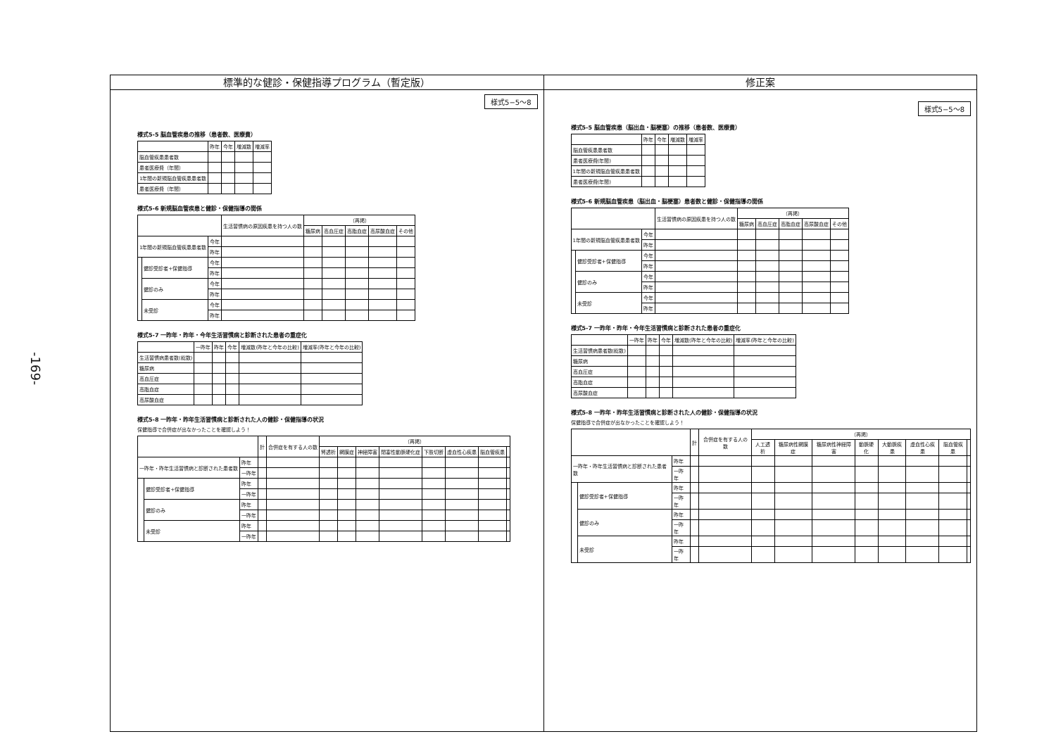-169-
標準的な健診・保健指導プログラム（暫定版）
様式5−5〜8
様式5-5 脳血管疾患の推移（患者数、医療費）
| | 昨年 | 今年 | 増減数 | 増減率 |
| --- | --- | --- | --- | --- |
| 脳血管疾患患者数 | | | | |
| 患者医療費（年間） | | | | |
| 1年間の新規脳血管疾患患者数 | | | | |
| 患者医療費（年間） | | | | |
様式5-6 新規脳血管疾患と健診・保健指導の関係
| | | | 生活習慣病の原因疾患を持つ人の数 | （再掲） | | | | |
| --- | --- | --- | --- | --- | --- | --- | --- | --- |
| | | | | 糖尿病 | 高血圧症 | 高脂血症 | 高尿酸血症 | その他 |
| 1年間の新規脳血管疾患患者数 | | 今年 | | | | | | |
| | | 昨年 | | | | | | |
| | 健診受診者+保健指導 | 今年 | | | | | | |
| | | 昨年 | | | | | | |
| | 健診のみ | 今年 | | | | | | |
| | | 昨年 | | | | | | |
| | 未受診 | 今年 | | | | | | |
| | | 昨年 | | | | | | |
様式5-7 一昨年・昨年・今年生活習慣病と診断された患者の重症化
| | 一昨年 | 昨年 | 今年 | 増減数(昨年と今年の比較) | 増減率(昨年と今年の比較) |
| --- | --- | --- | --- | --- | --- |
| 生活習慣病患者数(総数) | | | | | |
| 糖尿病 | | | | | |
| 高血圧症 | | | | | |
| 高脂血症 | | | | | |
| 高尿酸血症 | | | | | |
様式5-8 一昨年・昨年生活習慣病と診断された人の健診・保健指導の状況
保健指導で合併症が出なかったことを確認しよう！
| | | | 計 | 合併症を有する人の数 | （再掲） | | | | | | | |
| --- | --- | --- | --- | --- | --- | --- | --- | --- | --- | --- | --- | --- |
| | | | | | 腎透析 | 網膜症 | 神経障害 | 閉塞性動脈硬化症 | 下肢切断 | 虚血性心疾患 | 脳血管疾患 | |
| 一昨年・昨年生活習慣病と診断された患者数 | | 昨年 | | | | | | | | | | |
| | | 一昨年 | | | | | | | | | | |
| | 健診受診者+保健指導 | 昨年 | | | | | | | | | | |
| | | 一昨年 | | | | | | | | | | |
| | 健診のみ | 昨年 | | | | | | | | | | |
| | | 一昨年 | | | | | | | | | | |
| | 未受診 | 昨年 | | | | | | | | | | |
| | | 一昨年 | | | | | | | | | | |
修正案
様式5−5〜8
様式5-5 脳血管疾患（脳出血・脳梗塞）の推移（患者数、医療費）
| | 昨年 | 今年 | 増減数 | 増減率 |
| --- | --- | --- | --- | --- |
| 脳血管疾患患者数 | | | | |
| 患者医療費(年間) | | | | |
| 1年間の新規脳血管疾患患者数 | | | | |
| 患者医療費(年間) | | | | |
様式5-6 新規脳血管疾患（脳出血・脳梗塞）患者数と健診・保健指導の関係
| | | | 生活習慣病の原因疾患を持つ人の数 | （再掲） | | | | |
| --- | --- | --- | --- | --- | --- | --- | --- | --- |
| | | | | 糖尿病 | 高血圧症 | 高脂血症 | 高尿酸血症 | その他 |
| 1年間の新規脳血管疾患患者数 | | 今年 | | | | | | |
| | | 昨年 | | | | | | |
| | 健診受診者+保健指導 | 今年 | | | | | | |
| | | 昨年 | | | | | | |
| | 健診のみ | 今年 | | | | | | |
| | | 昨年 | | | | | | |
| | 未受診 | 今年 | | | | | | |
| | | 昨年 | | | | | | |
様式5-7 一昨年・昨年・今年生活習慣病と診断された患者の重症化
| | 一昨年 | 昨年 | 今年 | 増減数(昨年と今年の比較) | 増減率(昨年と今年の比較) |
| --- | --- | --- | --- | --- | --- |
| 生活習慣病患者数(総数) | | | | | |
| 糖尿病 | | | | | |
| 高血圧症 | | | | | |
| 高脂血症 | | | | | |
| 高尿酸血症 | | | | | |
様式5-8 一昨年・昨年生活習慣病と診断された人の健診・保健指導の状況
保健指導で合併症が出なかったことを確認しよう！
| | | | 計 | 合併症を有する人の数 | （再掲） | | | | | | | |
| --- | --- | --- | --- | --- | --- | --- | --- | --- | --- | --- | --- | --- |
| | | | | | 人工透析 | 糖尿病性網膜症 | 糖尿病性神経障害 | 動脈硬化 | 大動脈疾患 | 虚血性心疾患 | 脳血管疾患 | |
| 一昨年・昨年生活習慣病と診断された患者数 | | 昨年 | | | | | | | | | | |
| | | 一昨年 | | | | | | | | | | |
| | 健診受診者+保健指導 | 昨年 | | | | | | | | | | |
| | | 一昨年 | | | | | | | | | | |
| | 健診のみ | 昨年 | | | | | | | | | | |
| | | 一昨年 | | | | | | | | | | |
| | 未受診 | 昨年 | | | | | | | | | | |
| | | 一昨年 | | | | | | | | | | |